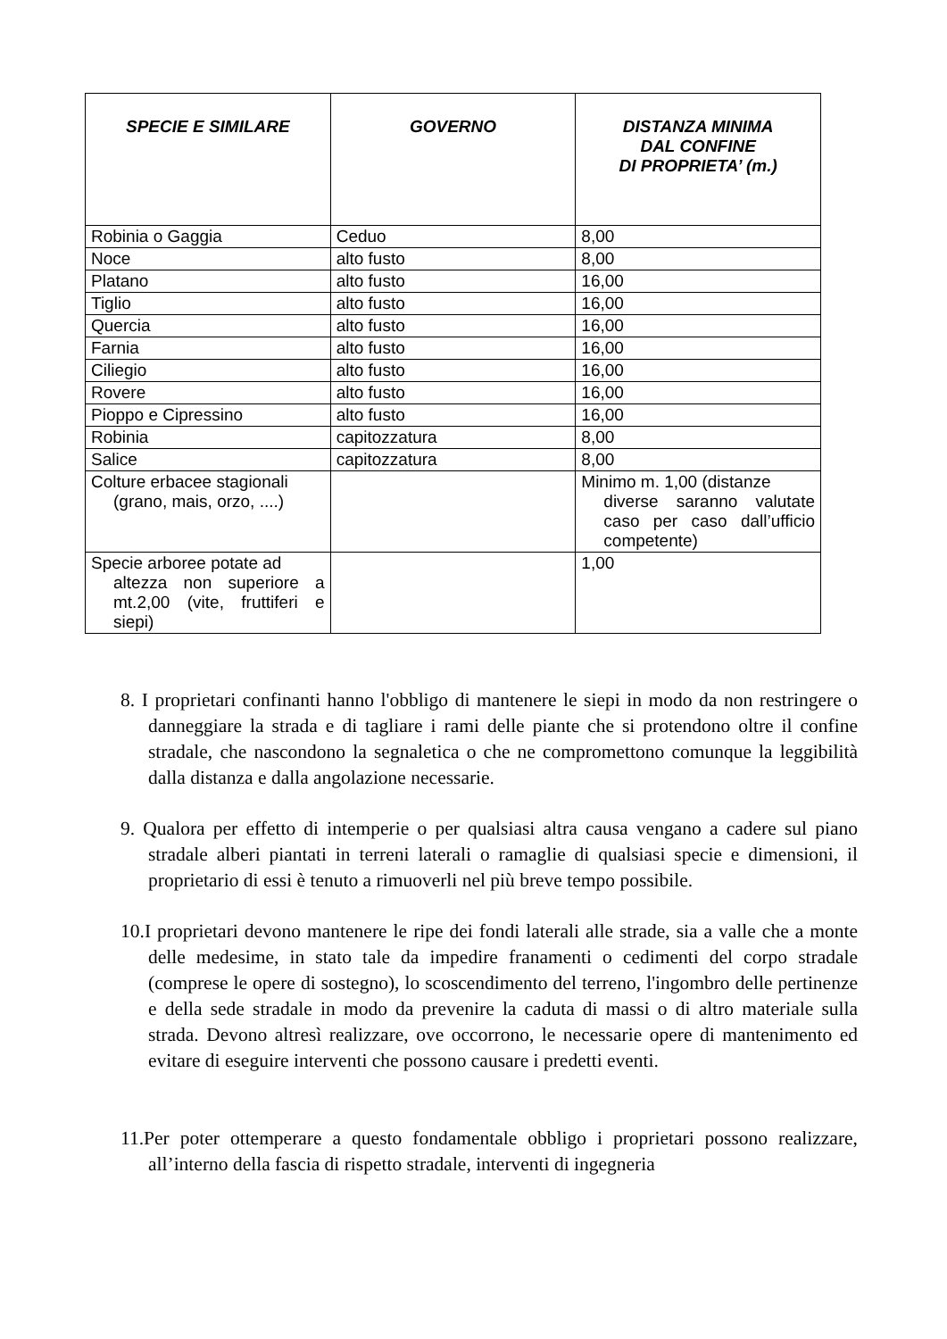| SPECIE E SIMILARE | GOVERNO | DISTANZA MINIMA DAL CONFINE DI PROPRIETA’ (m.) |
| --- | --- | --- |
| Robinia o Gaggia | Ceduo | 8,00 |
| Noce | alto fusto | 8,00 |
| Platano | alto fusto | 16,00 |
| Tiglio | alto fusto | 16,00 |
| Quercia | alto fusto | 16,00 |
| Farnia | alto fusto | 16,00 |
| Ciliegio | alto fusto | 16,00 |
| Rovere | alto fusto | 16,00 |
| Pioppo e Cipressino | alto fusto | 16,00 |
| Robinia | capitozzatura | 8,00 |
| Salice | capitozzatura | 8,00 |
| Colture erbacee stagionali (grano, mais, orzo, ....) | | Minimo m. 1,00 (distanze diverse saranno valutate caso per caso dall’ufficio competente) |
| Specie arboree potate ad altezza non superiore a mt.2,00 (vite, fruttiferi e siepi) | | 1,00 |
8. I proprietari confinanti hanno l'obbligo di mantenere le siepi in modo da non restringere o danneggiare la strada e di tagliare i rami delle piante che si protendono oltre il confine stradale, che nascondono la segnaletica o che ne compromettono comunque la leggibilità dalla distanza e dalla angolazione necessarie.
9. Qualora per effetto di intemperie o per qualsiasi altra causa vengano a cadere sul piano stradale alberi piantati in terreni laterali o ramaglie di qualsiasi specie e dimensioni, il proprietario di essi è tenuto a rimuoverli nel più breve tempo possibile.
10.I proprietari devono mantenere le ripe dei fondi laterali alle strade, sia a valle che a monte delle medesime, in stato tale da impedire franamenti o cedimenti del corpo stradale (comprese le opere di sostegno), lo scoscendimento del terreno, l'ingombro delle pertinenze e della sede stradale in modo da prevenire la caduta di massi o di altro materiale sulla strada. Devono altresì realizzare, ove occorrono, le necessarie opere di mantenimento ed evitare di eseguire interventi che possono causare i predetti eventi.
11.Per poter ottemperare a questo fondamentale obbligo i proprietari possono realizzare, all’interno della fascia di rispetto stradale, interventi di ingegneria